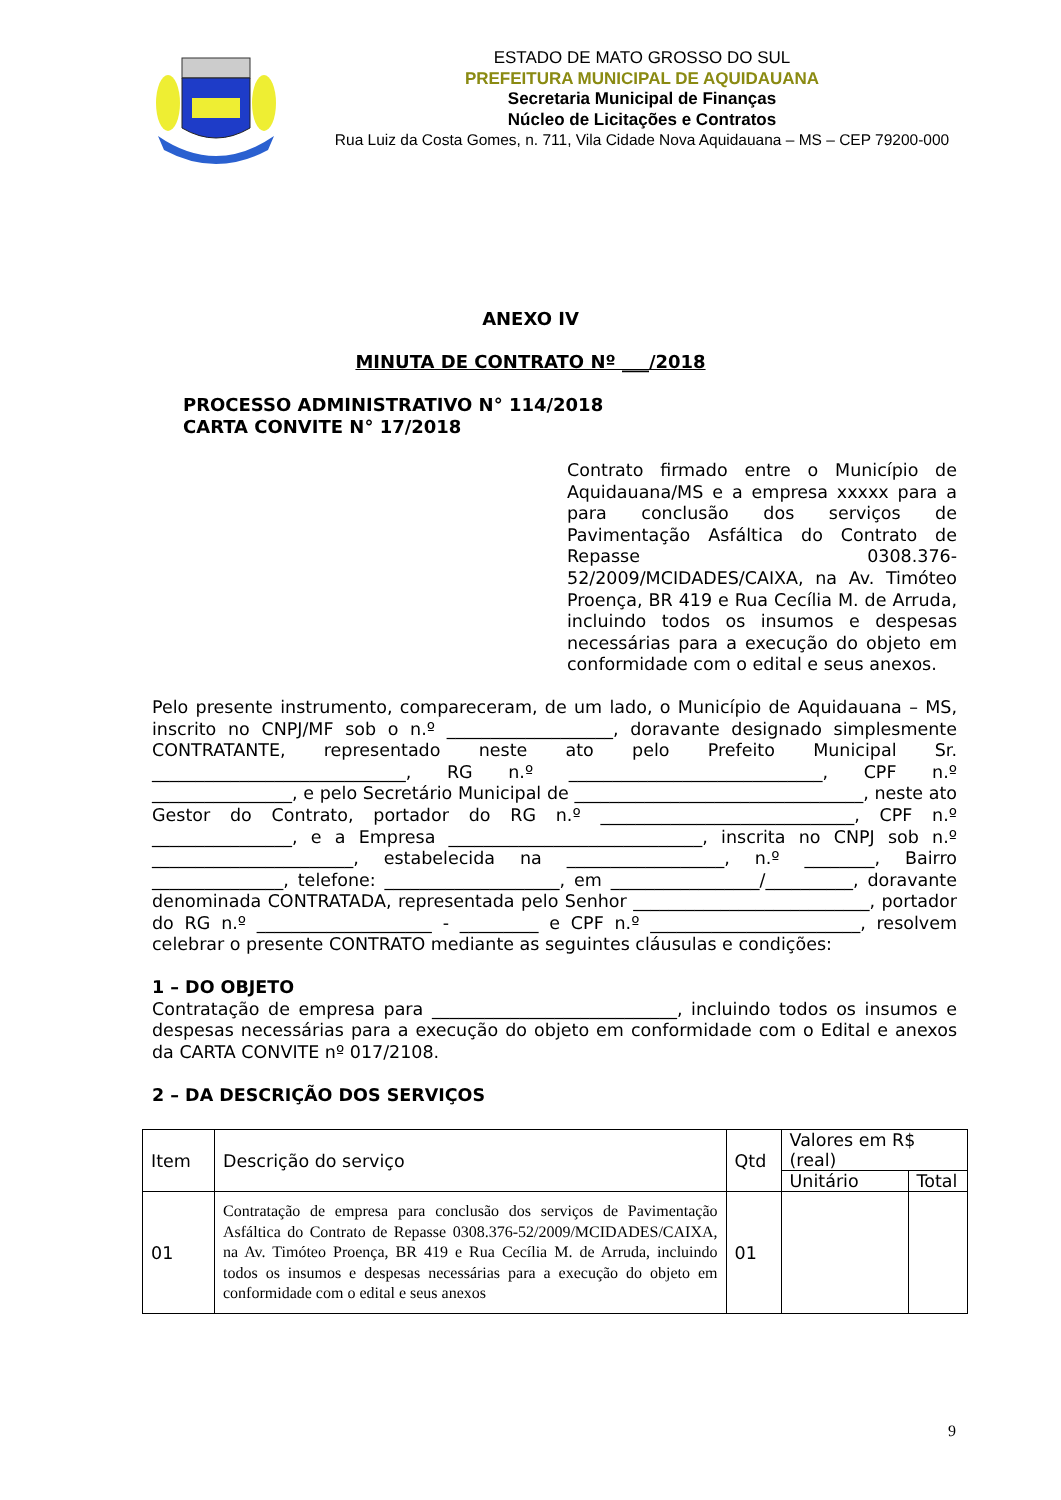ESTADO DE MATO GROSSO DO SUL
PREFEITURA MUNICIPAL DE AQUIDAUANA
Secretaria Municipal de Finanças
Núcleo de Licitações e Contratos
Rua Luiz da Costa Gomes, n. 711, Vila Cidade Nova Aquidauana – MS – CEP 79200-000
ANEXO IV
MINUTA DE CONTRATO Nº ___/2018
PROCESSO ADMINISTRATIVO N° 114/2018
CARTA CONVITE N° 17/2018
Contrato firmado entre o Município de Aquidauana/MS e a empresa xxxxx para a para conclusão dos serviços de Pavimentação Asfáltica do Contrato de Repasse 0308.376-52/2009/MCIDADES/CAIXA, na Av. Timóteo Proença, BR 419 e Rua Cecília M. de Arruda, incluindo todos os insumos e despesas necessárias para a execução do objeto em conformidade com o edital e seus anexos.
Pelo presente instrumento, compareceram, de um lado, o Município de Aquidauana – MS, inscrito no CNPJ/MF sob o n.º ___________________, doravante designado simplesmente CONTRATANTE, representado neste ato pelo Prefeito Municipal Sr. _____________________________, RG n.º _____________________________, CPF n.º ________________, e pelo Secretário Municipal de _________________________________, neste ato Gestor do Contrato, portador do RG n.º _____________________________, CPF n.º ________________, e a Empresa _____________________________, inscrita no CNPJ sob n.º _______________________, estabelecida na __________________, n.º ________, Bairro _______________, telefone: ____________________, em _________________/__________, doravante denominada CONTRATADA, representada pelo Senhor ___________________________, portador do RG n.º ____________________ - _________ e CPF n.º ________________________, resolvem celebrar o presente CONTRATO mediante as seguintes cláusulas e condições:
1 – DO OBJETO
Contratação de empresa para ____________________________, incluindo todos os insumos e despesas necessárias para a execução do objeto em conformidade com o Edital e anexos da CARTA CONVITE nº 017/2108.
2 – DA DESCRIÇÃO DOS SERVIÇOS
| Item | Descrição do serviço | Qtd | Valores em R$ (real) | |
| --- | --- | --- | --- | --- |
| | | | Unitário | Total |
| 01 | Contratação de empresa para conclusão dos serviços de Pavimentação Asfáltica do Contrato de Repasse 0308.376-52/2009/MCIDADES/CAIXA, na Av. Timóteo Proença, BR 419 e Rua Cecília M. de Arruda, incluindo todos os insumos e despesas necessárias para a execução do objeto em conformidade com o edital e seus anexos | 01 | | |
9